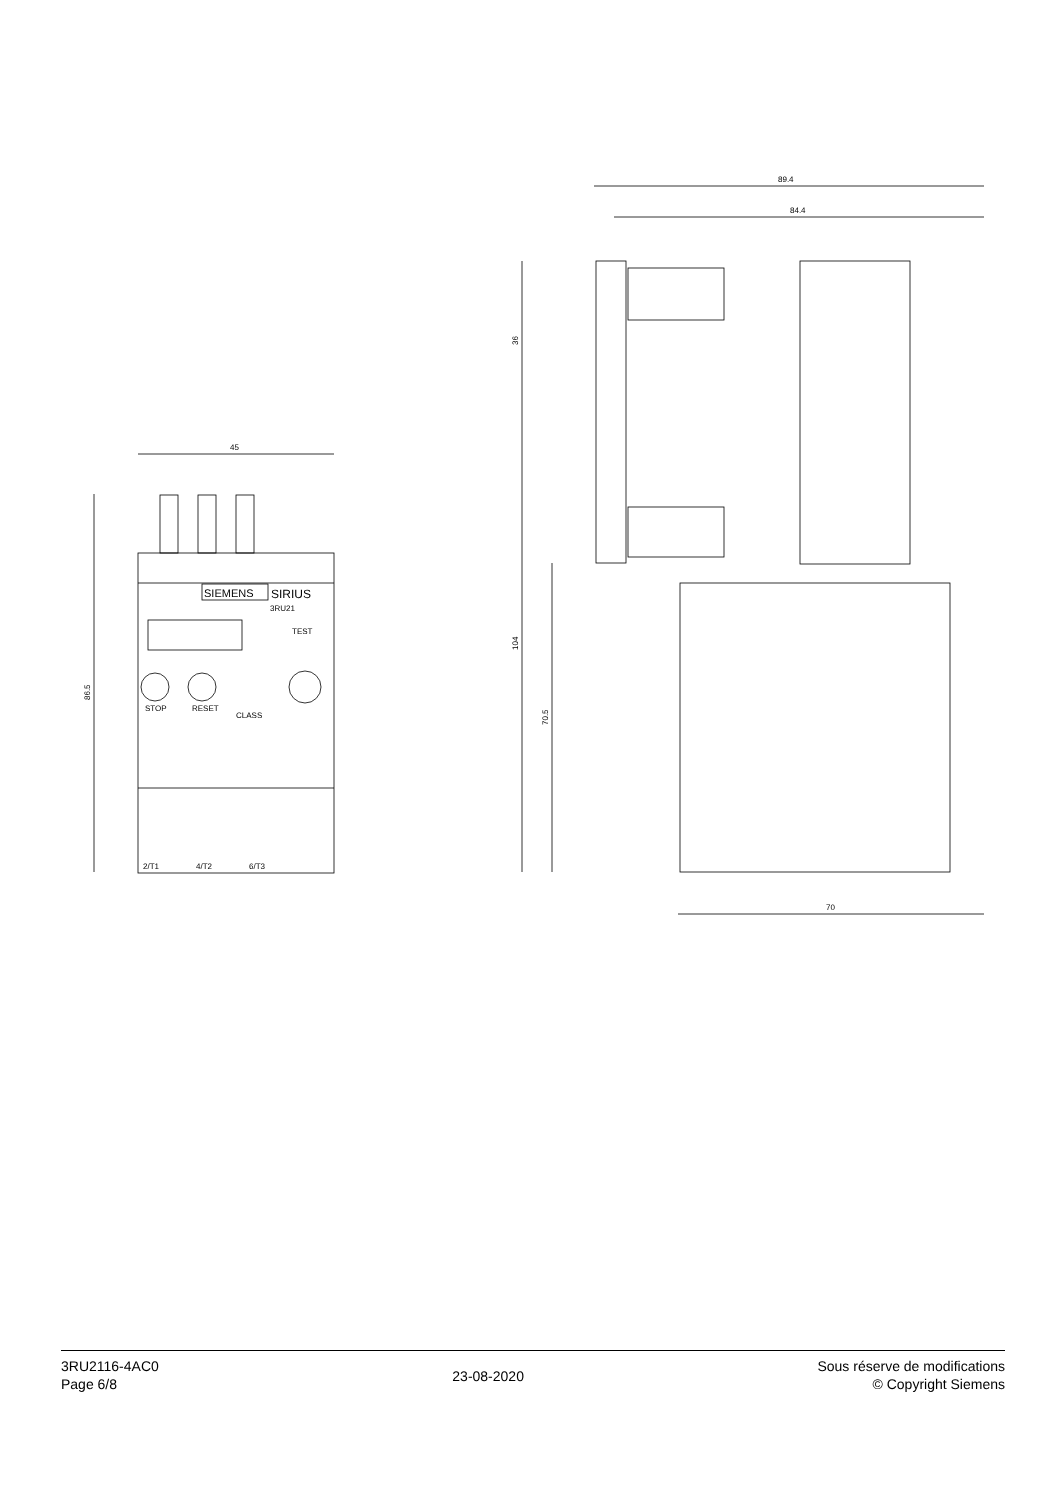45
86.5
SIEMENS
SIRIUS
3RU21
TEST
STOP
RESET
CLASS
2/T1
4/T2
6/T3
89.4
84.4
36
104
70.5
70
3RU2116-4AC0
Page 6/8
23-08-2020
Sous réserve de modifications
© Copyright Siemens